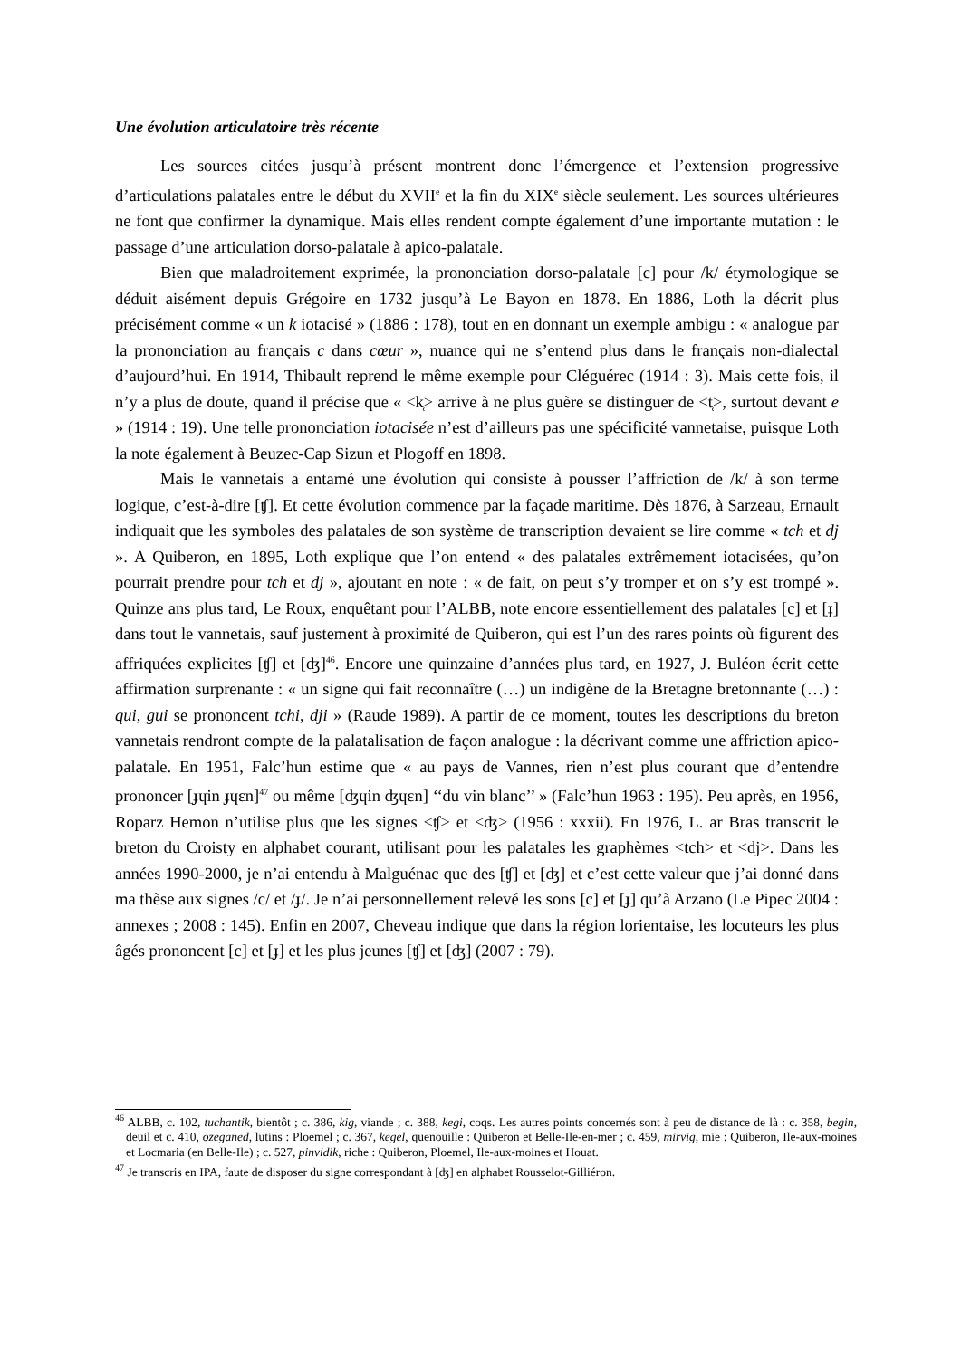Une évolution articulatoire très récente
Les sources citées jusqu’à présent montrent donc l’émergence et l’extension progressive d’articulations palatales entre le début du XVII<sup>e</sup> et la fin du XIX<sup>e</sup> siècle seulement. Les sources ultérieures ne font que confirmer la dynamique. Mais elles rendent compte également d’une importante mutation : le passage d’une articulation dorso-palatale à apico-palatale.
Bien que maladroitement exprimée, la prononciation dorso-palatale [c] pour /k/ étymologique se déduit aisément depuis Grégoire en 1732 jusqu’à Le Bayon en 1878. En 1886, Loth la décrit plus précisément comme « un k iotacisé » (1886 : 178), tout en en donnant un exemple ambigu : « analogue par la prononciation au français c dans cœur », nuance qui ne s’entend plus dans le français non-dialectal d’aujourd’hui. En 1914, Thibault reprend le même exemple pour Cléguérec (1914 : 3). Mais cette fois, il n’y a plus de doute, quand il précise que « <k̜> arrive à ne plus guère se distinguer de <t̜>, surtout devant e » (1914 : 19). Une telle prononciation iotacisée n’est d’ailleurs pas une spécificité vannetaise, puisque Loth la note également à Beuzec-Cap Sizun et Plogoff en 1898.
Mais le vannetais a entamé une évolution qui consiste à pousser l’affriction de /k/ à son terme logique, c’est-à-dire [ʧ]. Et cette évolution commence par la façade maritime. Dès 1876, à Sarzeau, Ernault indiquait que les symboles des palatales de son système de transcription devaient se lire comme « tch et dj ». A Quiberon, en 1895, Loth explique que l’on entend « des palatales extrêmement iotacisées, qu’on pourrait prendre pour tch et dj », ajoutant en note : « de fait, on peut s’y tromper et on s’y est trompé ». Quinze ans plus tard, Le Roux, enquêtant pour l’ALBB, note encore essentiellement des palatales [c] et [ɟ] dans tout le vannetais, sauf justement à proximité de Quiberon, qui est l’un des rares points où figurent des affriquées explicites [ʧ] et [ʤ]<sup>46</sup>. Encore une quinzaine d’années plus tard, en 1927, J. Buléon écrit cette affirmation surprenante : « un signe qui fait reconnaître (…) un indigène de la Bretagne bretonnante (…) : qui, gui se prononcent tchi, dji » (Raude 1989). A partir de ce moment, toutes les descriptions du breton vannetais rendront compte de la palatalisation de façon analogue : la décrivant comme une affriction apico-palatale. En 1951, Falc’hun estime que « au pays de Vannes, rien n’est plus courant que d’entendre prononcer [ɟɥin ɟɥɛn]<sup>47</sup> ou même [ʤɥin ʤɥɛn] ‘‘du vin blanc’’ » (Falc’hun 1963 : 195). Peu après, en 1956, Roparz Hemon n’utilise plus que les signes <ʧ> et <ʤ> (1956 : xxxii). En 1976, L. ar Bras transcrit le breton du Croisty en alphabet courant, utilisant pour les palatales les graphèmes <tch> et <dj>. Dans les années 1990-2000, je n’ai entendu à Malguénac que des [ʧ] et [ʤ] et c’est cette valeur que j’ai donné dans ma thèse aux signes /c/ et /ɟ/. Je n’ai personnellement relevé les sons [c] et [ɟ] qu’à Arzano (Le Pipec 2004 : annexes ; 2008 : 145). Enfin en 2007, Cheveau indique que dans la région lorientaise, les locuteurs les plus âgés prononcent [c] et [ɟ] et les plus jeunes [ʧ] et [ʤ] (2007 : 79).
<sup>46</sup> ALBB, c. 102, tuchantik, bientôt ; c. 386, kig, viande ; c. 388, kegi, coqs. Les autres points concernés sont à peu de distance de là : c. 358, begin, deuil et c. 410, ozeganed, lutins : Ploemel ; c. 367, kegel, quenouille : Quiberon et Belle-Ile-en-mer ; c. 459, mirvig, mie : Quiberon, Ile-aux-moines et Locmaria (en Belle-Ile) ; c. 527, pinvidik, riche : Quiberon, Ploemel, Ile-aux-moines et Houat.
<sup>47</sup> Je transcris en IPA, faute de disposer du signe correspondant à [ʤ] en alphabet Rousselot-Gilliéron.